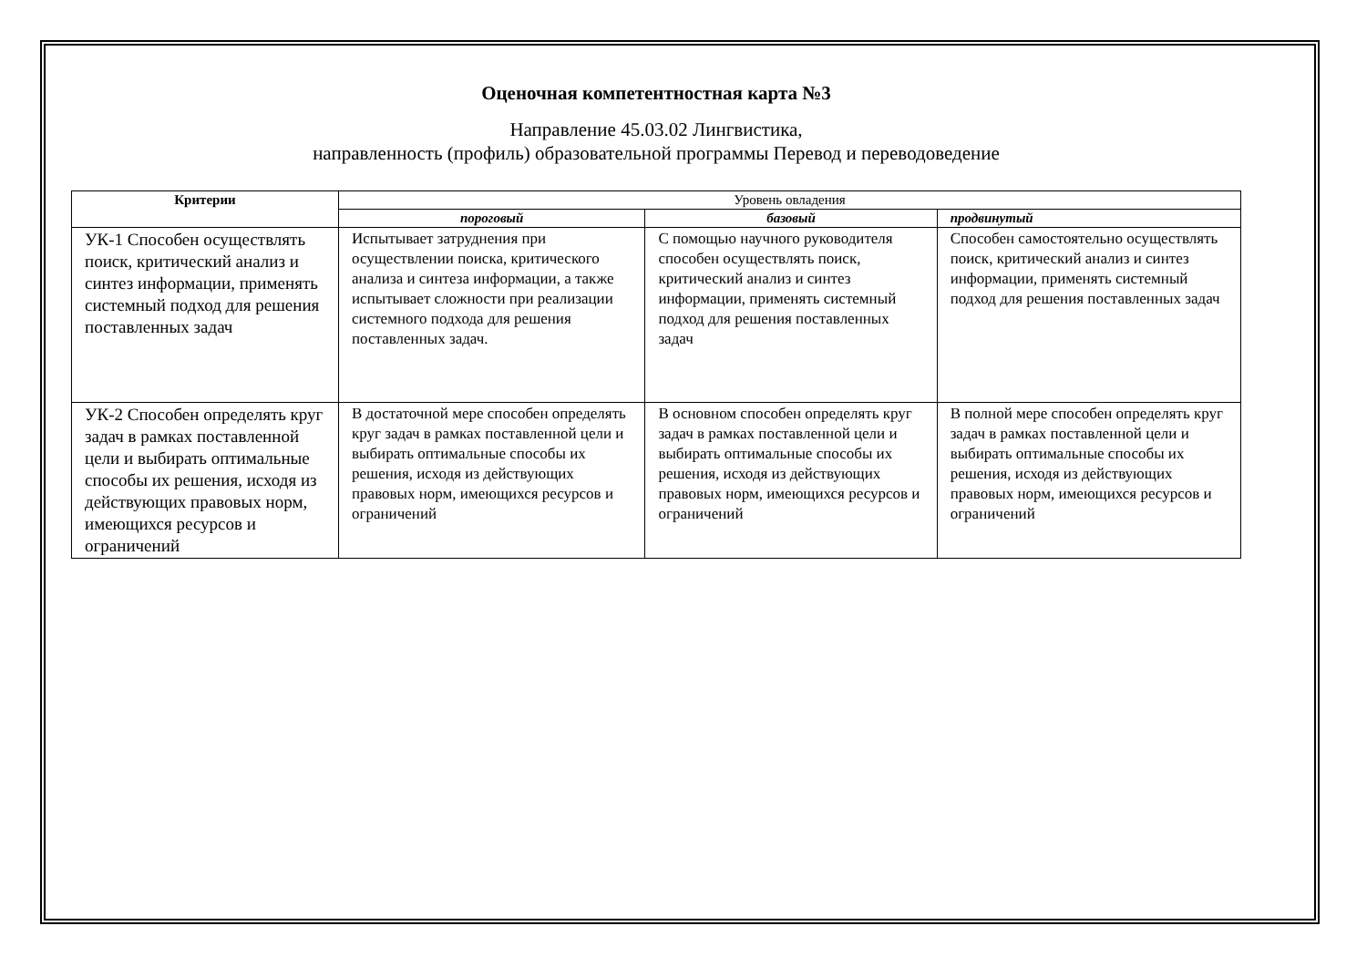Оценочная компетентностная карта №3
Направление 45.03.02 Лингвистика,
направленность (профиль) образовательной программы Перевод и переводоведение
| Критерии | Уровень овладения | | |
| --- | --- | --- | --- |
| | пороговый | базовый | продвинутый |
| УК-1 Способен осуществлять поиск, критический анализ и синтез информации, применять системный подход для решения поставленных задач | Испытывает затруднения при осуществлении поиска, критического анализа и синтеза информации, а также испытывает сложности при реализации системного подхода для решения поставленных задач. | С помощью научного руководителя способен осуществлять поиск, критический анализ и синтез информации, применять системный подход для решения поставленных задач | Способен самостоятельно осуществлять поиск, критический анализ и синтез информации, применять системный подход для решения поставленных задач |
| УК-2 Способен определять круг задач в рамках поставленной цели и выбирать оптимальные способы их решения, исходя из действующих правовых норм, имеющихся ресурсов и ограничений | В достаточной мере способен определять круг задач в рамках поставленной цели и выбирать оптимальные способы их решения, исходя из действующих правовых норм, имеющихся ресурсов и ограничений | В основном способен определять круг задач в рамках поставленной цели и выбирать оптимальные способы их решения, исходя из действующих правовых норм, имеющихся ресурсов и ограничений | В полной мере способен определять круг задач в рамках поставленной цели и выбирать оптимальные способы их решения, исходя из действующих правовых норм, имеющихся ресурсов и ограничений |